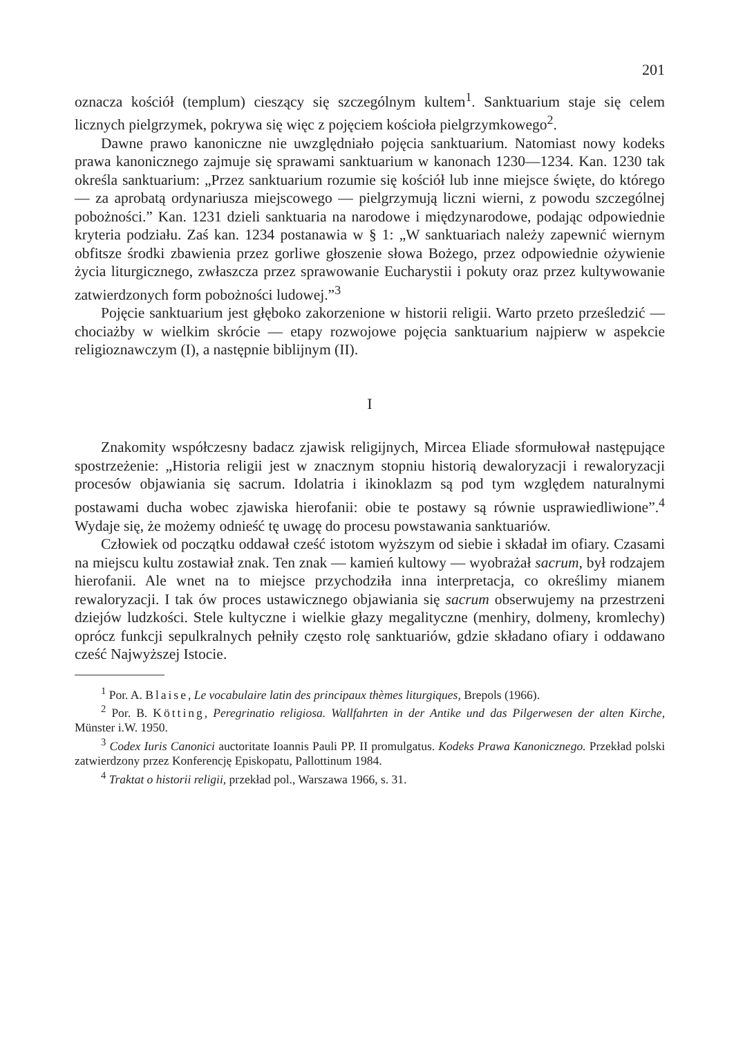201
oznacza kościół (templum) cieszący się szczególnym kultem<sup>1</sup>. Sanktuarium staje się celem licznych pielgrzymek, pokrywa się więc z pojęciem kościoła pielgrzymkowego<sup>2</sup>.
Dawne prawo kanoniczne nie uwzględniało pojęcia sanktuarium. Natomiast nowy kodeks prawa kanonicznego zajmuje się sprawami sanktuarium w kanonach 1230—1234. Kan. 1230 tak określa sanktuarium: „Przez sanktuarium rozumie się kościół lub inne miejsce święte, do którego — za aprobatą ordynariusza miejscowego — pielgrzymują liczni wierni, z powodu szczególnej pobożności.” Kan. 1231 dzieli sanktuaria na narodowe i międzynarodowe, podając odpowiednie kryteria podziału. Zaś kan. 1234 postanawia w § 1: „W sanktuariach należy zapewnić wiernym obfitsze środki zbawienia przez gorliwe głoszenie słowa Bożego, przez odpowiednie ożywienie życia liturgicznego, zwłaszcza przez sprawowanie Eucharystii i pokuty oraz przez kultywowanie zatwierdzonych form pobożności ludowej.”<sup>3</sup>
Pojęcie sanktuarium jest głęboko zakorzenione w historii religii. Warto przeto prześledzić — chociażby w wielkim skrócie — etapy rozwojowe pojęcia sanktuarium najpierw w aspekcie religioznawczym (I), a następnie biblijnym (II).
I
Znakomity współczesny badacz zjawisk religijnych, Mircea Eliade sformułował następujące spostrzeżenie: „Historia religii jest w znacznym stopniu historią dewaloryzacji i rewaloryzacji procesów objawiania się sacrum. Idolatria i ikinoklazm są pod tym względem naturalnymi postawami ducha wobec zjawiska hierofanii: obie te postawy są równie usprawiedliwione”.<sup>4</sup> Wydaje się, że możemy odnieść tę uwagę do procesu powstawania sanktuariów.
Człowiek od początku oddawał cześć istotom wyższym od siebie i składał im ofiary. Czasami na miejscu kultu zostawiał znak. Ten znak — kamień kultowy — wyobrażał sacrum, był rodzajem hierofanii. Ale wnet na to miejsce przychodziła inna interpretacja, co określimy mianem rewaloryzacji. I tak ów proces ustawicznego objawiania się sacrum obserwujemy na przestrzeni dziejów ludzkości. Stele kultyczne i wielkie głazy megalityczne (menhiry, dolmeny, kromlechy) oprócz funkcji sepulkralnych pełniły często rolę sanktuariów, gdzie składano ofiary i oddawano cześć Najwyższej Istocie.
<sup>1</sup> Por. A. Blaise, Le vocabulaire latin des principaux thèmes liturgiques, Brepols (1966).
<sup>2</sup> Por. B. Kötting, Peregrinatio religiosa. Wallfahrten in der Antike und das Pilgerwesen der alten Kirche, Münster i.W. 1950.
<sup>3</sup> Codex Iuris Canonici auctoritate Ioannis Pauli PP. II promulgatus. Kodeks Prawa Kanonicznego. Przekład polski zatwierdzony przez Konferencję Episkopatu, Pallottinum 1984.
<sup>4</sup> Traktat o historii religii, przekład pol., Warszawa 1966, s. 31.